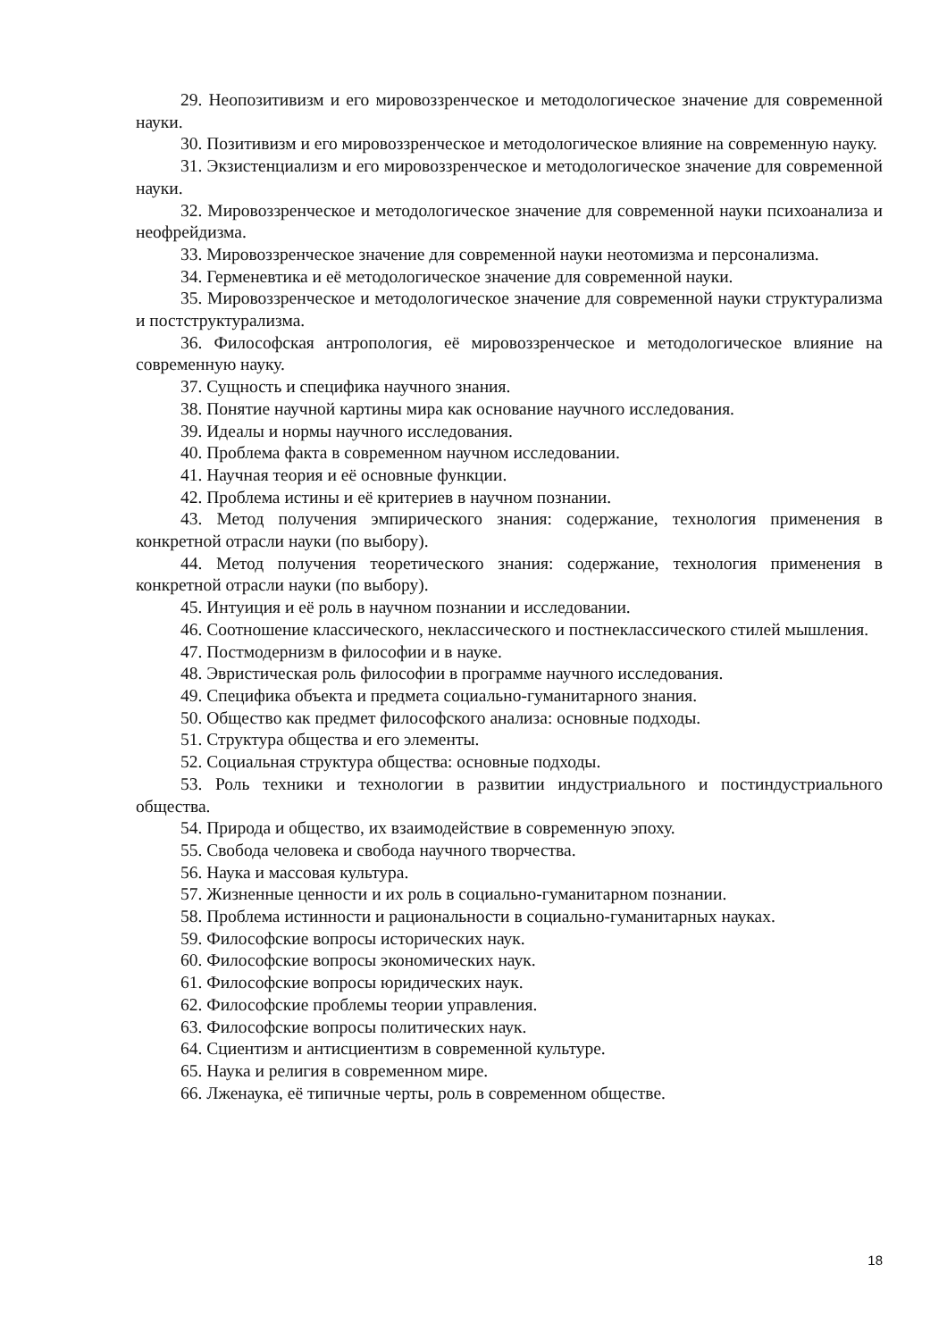29. Неопозитивизм и его мировоззренческое и методологическое значение для современной науки.
30. Позитивизм и его мировоззренческое и методологическое влияние на современную науку.
31. Экзистенциализм и его мировоззренческое и методологическое значение для современной науки.
32. Мировоззренческое и методологическое значение для современной науки психоанализа и неофрейдизма.
33. Мировоззренческое значение для современной науки неотомизма и персонализма.
34. Герменевтика и её методологическое значение для современной науки.
35. Мировоззренческое и методологическое значение для современной науки структурализма и постструктурализма.
36. Философская антропология, её мировоззренческое и методологическое влияние на современную науку.
37. Сущность и специфика научного знания.
38. Понятие научной картины мира как основание научного исследования.
39. Идеалы и нормы научного исследования.
40. Проблема факта в современном научном исследовании.
41. Научная теория и её основные функции.
42. Проблема истины и её критериев в научном познании.
43. Метод получения эмпирического знания: содержание, технология применения в конкретной отрасли науки (по выбору).
44. Метод получения теоретического знания: содержание, технология применения в конкретной отрасли науки (по выбору).
45. Интуиция и её роль в научном познании и исследовании.
46. Соотношение классического, неклассического и постнеклассического стилей мышления.
47. Постмодернизм в философии и в науке.
48. Эвристическая роль философии в программе научного исследования.
49. Специфика объекта и предмета социально-гуманитарного знания.
50. Общество как предмет философского анализа: основные подходы.
51. Структура общества и его элементы.
52. Социальная структура общества: основные подходы.
53. Роль техники и технологии в развитии индустриального и постиндустриального общества.
54. Природа и общество, их взаимодействие в современную эпоху.
55. Свобода человека и свобода научного творчества.
56. Наука и массовая культура.
57. Жизненные ценности и их роль в социально-гуманитарном познании.
58. Проблема истинности и рациональности в социально-гуманитарных науках.
59. Философские вопросы исторических наук.
60. Философские вопросы экономических наук.
61. Философские вопросы юридических наук.
62. Философские проблемы теории управления.
63. Философские вопросы политических наук.
64. Сциентизм и антисциентизм в современной культуре.
65. Наука и религия в современном мире.
66. Лженаука, её типичные черты, роль в современном обществе.
18